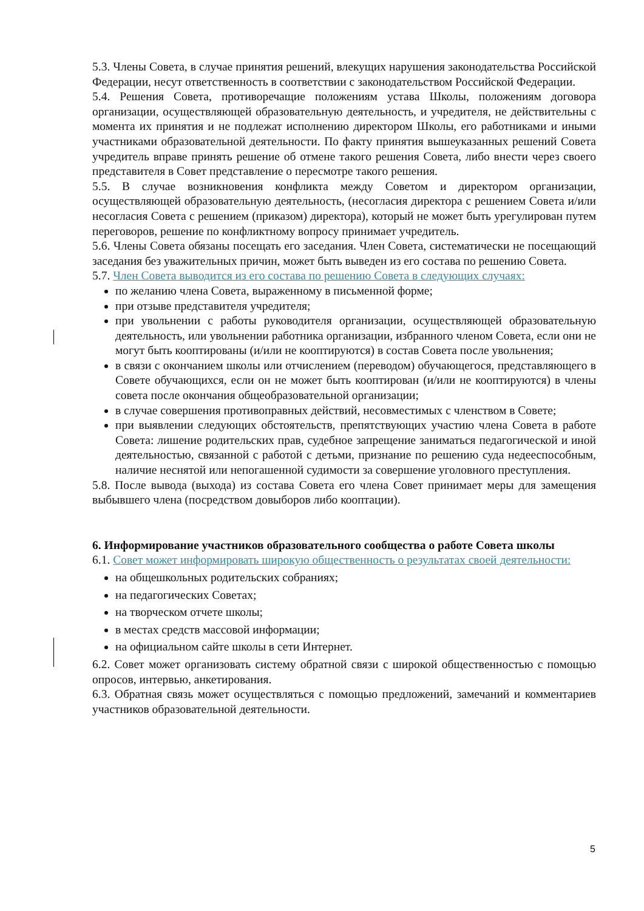5.3. Члены Совета, в случае принятия решений, влекущих нарушения законодательства Российской Федерации, несут ответственность в соответствии с законодательством Российской Федерации.
5.4. Решения Совета, противоречащие положениям устава Школы, положениям договора организации, осуществляющей образовательную деятельность, и учредителя, не действительны с момента их принятия и не подлежат исполнению директором Школы, его работниками и иными участниками образовательной деятельности. По факту принятия вышеуказанных решений Совета учредитель вправе принять решение об отмене такого решения Совета, либо внести через своего представителя в Совет представление о пересмотре такого решения.
5.5. В случае возникновения конфликта между Советом и директором организации, осуществляющей образовательную деятельность, (несогласия директора с решением Совета и/или несогласия Совета с решением (приказом) директора), который не может быть урегулирован путем переговоров, решение по конфликтному вопросу принимает учредитель.
5.6. Члены Совета обязаны посещать его заседания. Член Совета, систематически не посещающий заседания без уважительных причин, может быть выведен из его состава по решению Совета.
5.7. Член Совета выводится из его состава по решению Совета в следующих случаях:
по желанию члена Совета, выраженному в письменной форме;
при отзыве представителя учредителя;
при увольнении с работы руководителя организации, осуществляющей образовательную деятельность, или увольнении работника организации, избранного членом Совета, если они не могут быть кооптированы (и/или не кооптируются) в состав Совета после увольнения;
в связи с окончанием школы или отчислением (переводом) обучающегося, представляющего в Совете обучающихся, если он не может быть кооптирован (и/или не кооптируются) в члены совета после окончания общеобразовательной организации;
в случае совершения противоправных действий, несовместимых с членством в Совете;
при выявлении следующих обстоятельств, препятствующих участию члена Совета в работе Совета: лишение родительских прав, судебное запрещение заниматься педагогической и иной деятельностью, связанной с работой с детьми, признание по решению суда недееспособным, наличие неснятой или непогашенной судимости за совершение уголовного преступления.
5.8. После вывода (выхода) из состава Совета его члена Совет принимает меры для замещения выбывшего члена (посредством довыборов либо кооптации).
6. Информирование участников образовательного сообщества о работе Совета школы
6.1. Совет может информировать широкую общественность о результатах своей деятельности:
на общешкольных родительских собраниях;
на педагогических Советах;
на творческом отчете школы;
в местах средств массовой информации;
на официальном сайте школы в сети Интернет.
6.2. Совет может организовать систему обратной связи с широкой общественностью с помощью опросов, интервью, анкетирования.
6.3. Обратная связь может осуществляться с помощью предложений, замечаний и комментариев участников образовательной деятельности.
5